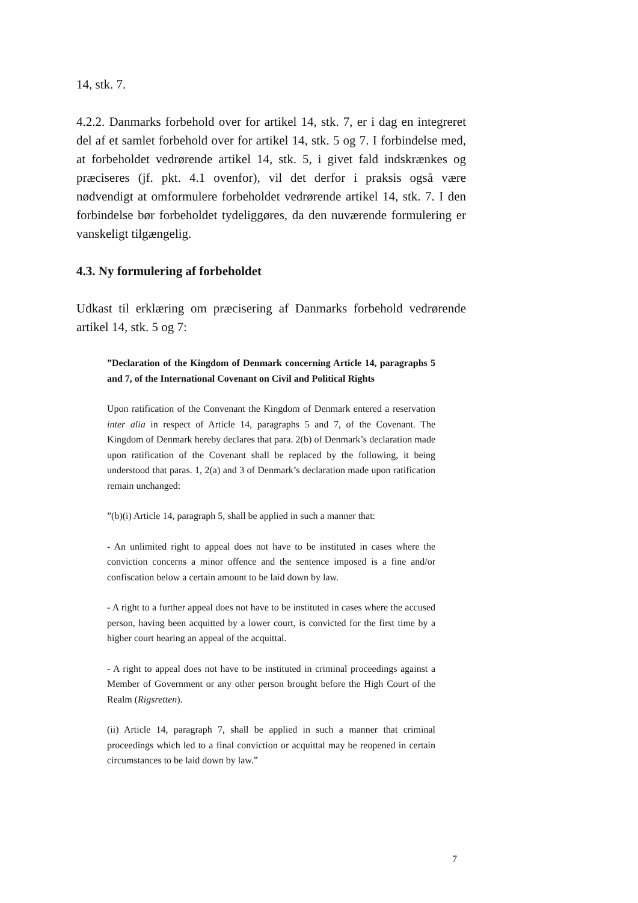14, stk. 7.
4.2.2. Danmarks forbehold over for artikel 14, stk. 7, er i dag en integreret del af et samlet forbehold over for artikel 14, stk. 5 og 7. I forbindelse med, at forbeholdet vedrørende artikel 14, stk. 5, i givet fald indskrænkes og præciseres (jf. pkt. 4.1 ovenfor), vil det derfor i praksis også være nødvendigt at omformulere forbeholdet vedrørende artikel 14, stk. 7. I den forbindelse bør forbeholdet tydeliggøres, da den nuværende formulering er vanskeligt tilgængelig.
4.3. Ny formulering af forbeholdet
Udkast til erklæring om præcisering af Danmarks forbehold vedrørende artikel 14, stk. 5 og 7:
”Declaration of the Kingdom of Denmark concerning Article 14, paragraphs 5 and 7, of the International Covenant on Civil and Political Rights
Upon ratification of the Convenant the Kingdom of Denmark entered a reservation inter alia in respect of Article 14, paragraphs 5 and 7, of the Covenant. The Kingdom of Denmark hereby declares that para. 2(b) of Denmark’s declaration made upon ratification of the Covenant shall be replaced by the following, it being understood that paras. 1, 2(a) and 3 of Denmark’s declaration made upon ratification remain unchanged:
”(b)(i) Article 14, paragraph 5, shall be applied in such a manner that:
- An unlimited right to appeal does not have to be instituted in cases where the conviction concerns a minor offence and the sentence imposed is a fine and/or confiscation below a certain amount to be laid down by law.
- A right to a further appeal does not have to be instituted in cases where the accused person, having been acquitted by a lower court, is convicted for the first time by a higher court hearing an appeal of the acquittal.
- A right to appeal does not have to be instituted in criminal proceedings against a Member of Government or any other person brought before the High Court of the Realm (Rigsretten).
(ii) Article 14, paragraph 7, shall be applied in such a manner that criminal proceedings which led to a final conviction or acquittal may be reopened in certain circumstances to be laid down by law.”
7